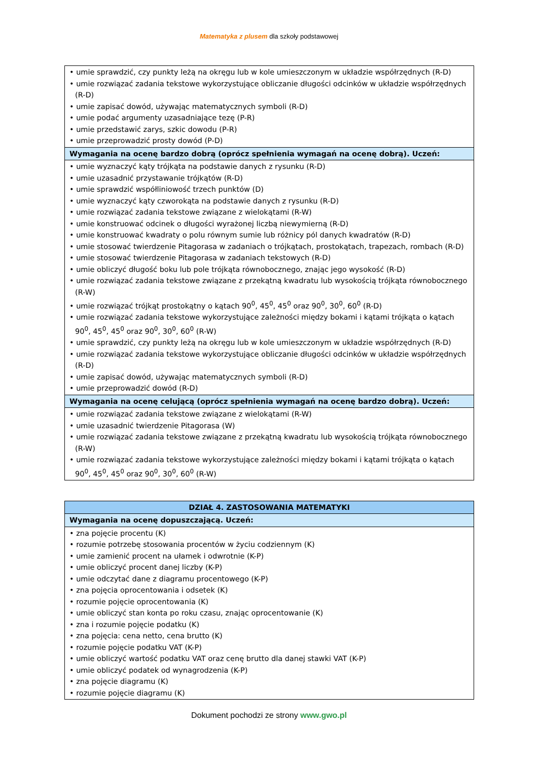Matematyka z plusem dla szkoły podstawowej
| • umie sprawdzić, czy punkty leżą na okręgu lub w kole umieszczonym w układzie współrzędnych (R-D) • umie rozwiązać zadania tekstowe wykorzystujące obliczanie długości odcinków w układzie współrzędnych (R-D) • umie zapisać dowód, używając matematycznych symboli (R-D) • umie podać argumenty uzasadniające tezę (P-R) • umie przedstawić zarys, szkic dowodu (P-R) • umie przeprowadzić prosty dowód (P-D) |
| Wymagania na ocenę bardzo dobrą (oprócz spełnienia wymagań na ocenę dobrą). Uczeń: |
| • umie wyznaczyć kąty trójkąta na podstawie danych z rysunku (R-D) • umie uzasadnić przystawanie trójkątów (R-D) • umie sprawdzić współliniowość trzech punktów (D) • umie wyznaczyć kąty czworokąta na podstawie danych z rysunku (R-D) • umie rozwiązać zadania tekstowe związane z wielokątami (R-W) • umie konstruować odcinek o długości wyrażonej liczbą niewymierną (R-D) • umie konstruować kwadraty o polu równym sumie lub różnicy pól danych kwadratów (R-D) • umie stosować twierdzenie Pitagorasa w zadaniach o trójkątach, prostokątach, trapezach, rombach (R-D) • umie stosować twierdzenie Pitagorasa w zadaniach tekstowych (R-D) • umie obliczyć długość boku lub pole trójkąta równobocznego, znając jego wysokość (R-D) • umie rozwiązać zadania tekstowe związane z przekątną kwadratu lub wysokością trójkąta równobocznego (R-W) • umie rozwiązać trójkąt prostokątny o kątach 90<sup>0</sup>, 45<sup>0</sup>, 45<sup>0</sup> oraz 90<sup>0</sup>, 30<sup>0</sup>, 60<sup>0</sup> (R-D) • umie rozwiązać zadania tekstowe wykorzystujące zależności między bokami i kątami trójkąta o kątach 90<sup>0</sup>, 45<sup>0</sup>, 45<sup>0</sup> oraz 90<sup>0</sup>, 30<sup>0</sup>, 60<sup>0</sup> (R-W) • umie sprawdzić, czy punkty leżą na okręgu lub w kole umieszczonym w układzie współrzędnych (R-D) • umie rozwiązać zadania tekstowe wykorzystujące obliczanie długości odcinków w układzie współrzędnych (R-D) • umie zapisać dowód, używając matematycznych symboli (R-D) • umie przeprowadzić dowód (R-D) |
| Wymagania na ocenę celującą (oprócz spełnienia wymagań na ocenę bardzo dobrą). Uczeń: |
| • umie rozwiązać zadania tekstowe związane z wielokątami (R-W) • umie uzasadnić twierdzenie Pitagorasa (W) • umie rozwiązać zadania tekstowe związane z przekątną kwadratu lub wysokością trójkąta równobocznego (R-W) • umie rozwiązać zadania tekstowe wykorzystujące zależności między bokami i kątami trójkąta o kątach 90<sup>0</sup>, 45<sup>0</sup>, 45<sup>0</sup> oraz 90<sup>0</sup>, 30<sup>0</sup>, 60<sup>0</sup> (R-W) |
| DZIAŁ 4. ZASTOSOWANIA MATEMATYKI |
| --- |
| Wymagania na ocenę dopuszczającą. Uczeń: |
| • zna pojęcie procentu (K) • rozumie potrzebę stosowania procentów w życiu codziennym (K) • umie zamienić procent na ułamek i odwrotnie (K-P) • umie obliczyć procent danej liczby (K-P) • umie odczytać dane z diagramu procentowego (K-P) • zna pojęcia oprocentowania i odsetek (K) • rozumie pojęcie oprocentowania (K) • umie obliczyć stan konta po roku czasu, znając oprocentowanie (K) • zna i rozumie pojęcie podatku (K) • zna pojęcia: cena netto, cena brutto (K) • rozumie pojęcie podatku VAT (K-P) • umie obliczyć wartość podatku VAT oraz cenę brutto dla danej stawki VAT (K-P) • umie obliczyć podatek od wynagrodzenia (K-P) • zna pojęcie diagramu (K) • rozumie pojęcie diagramu (K) |
Dokument pochodzi ze strony www.gwo.pl